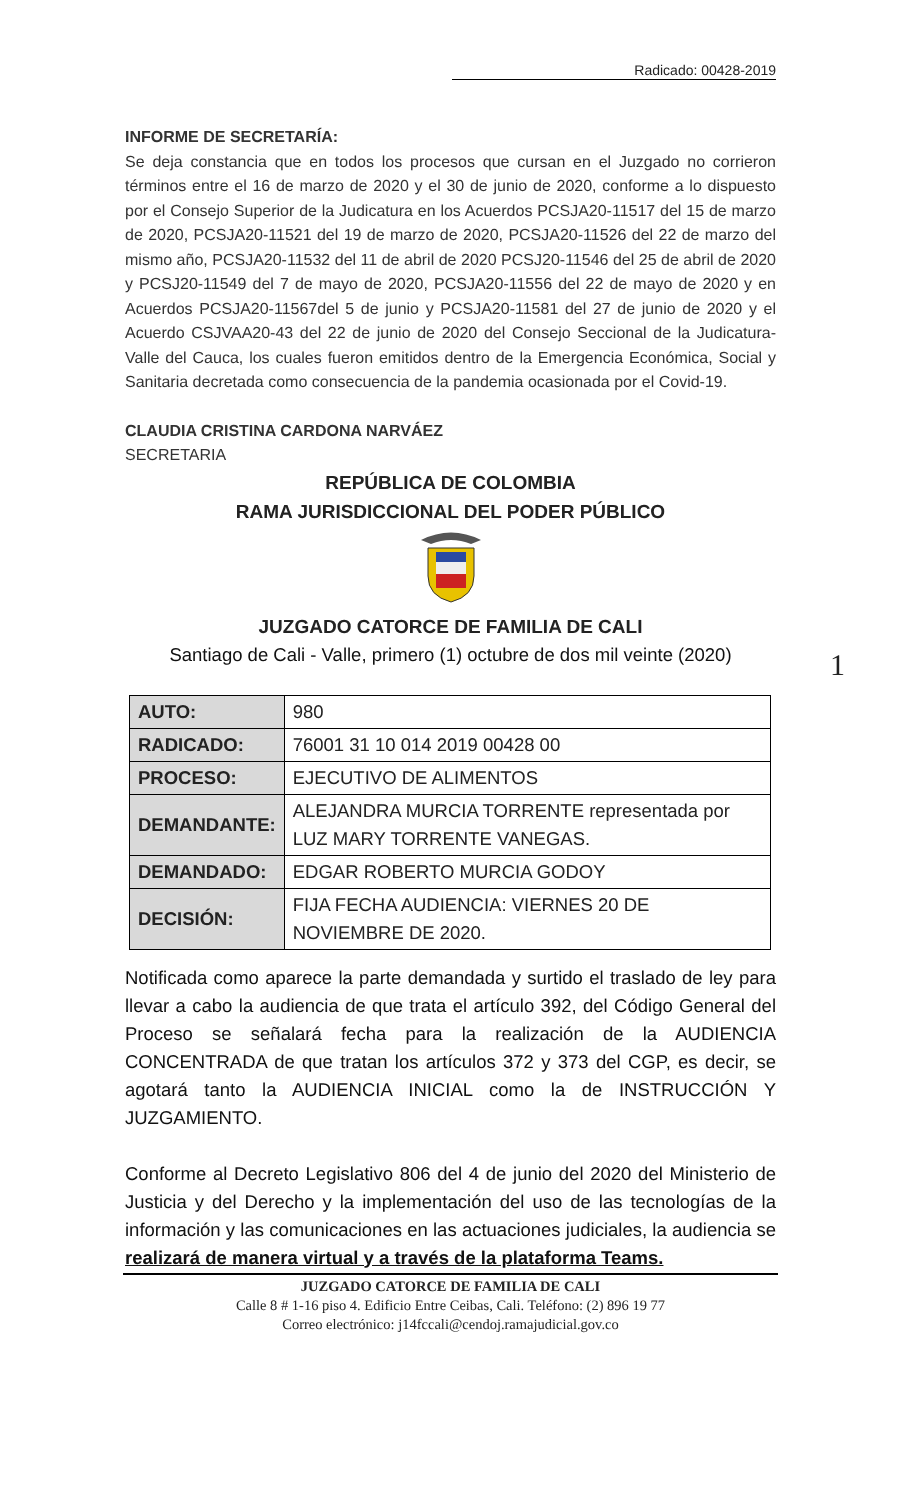Radicado: 00428-2019
INFORME DE SECRETARÍA:
Se deja constancia que en todos los procesos que cursan en el Juzgado no corrieron términos entre el 16 de marzo de 2020 y el 30 de junio de 2020, conforme a lo dispuesto por el Consejo Superior de la Judicatura en los Acuerdos PCSJA20-11517 del 15 de marzo de 2020, PCSJA20-11521 del 19 de marzo de 2020, PCSJA20-11526 del 22 de marzo del mismo año, PCSJA20-11532 del 11 de abril de 2020 PCSJ20-11546 del 25 de abril de 2020 y PCSJ20-11549 del 7 de mayo de 2020, PCSJA20-11556 del 22 de mayo de 2020 y en Acuerdos PCSJA20-11567del 5 de junio y PCSJA20-11581 del 27 de junio de 2020 y el Acuerdo CSJVAA20-43 del 22 de junio de 2020 del Consejo Seccional de la Judicatura-Valle del Cauca, los cuales fueron emitidos dentro de la Emergencia Económica, Social y Sanitaria decretada como consecuencia de la pandemia ocasionada por el Covid-19.
CLAUDIA CRISTINA CARDONA NARVÁEZ
SECRETARIA
REPÚBLICA DE COLOMBIA
RAMA JURISDICCIONAL DEL PODER PÚBLICO
JUZGADO CATORCE DE FAMILIA DE CALI
Santiago de Cali - Valle, primero (1) octubre de dos mil veinte (2020)
| AUTO: | 980 |
| RADICADO: | 76001 31 10 014 2019 00428 00 |
| PROCESO: | EJECUTIVO DE ALIMENTOS |
| DEMANDANTE: | ALEJANDRA MURCIA TORRENTE representada por LUZ MARY TORRENTE VANEGAS. |
| DEMANDADO: | EDGAR ROBERTO MURCIA GODOY |
| DECISIÓN: | FIJA FECHA AUDIENCIA: VIERNES 20 DE NOVIEMBRE DE 2020. |
Notificada como aparece la parte demandada y surtido el traslado de ley para llevar a cabo la audiencia de que trata el artículo 392, del Código General del Proceso se señalará fecha para la realización de la AUDIENCIA CONCENTRADA de que tratan los artículos 372 y 373 del CGP, es decir, se agotará tanto la AUDIENCIA INICIAL como la de INSTRUCCIÓN Y JUZGAMIENTO.
Conforme al Decreto Legislativo 806 del 4 de junio del 2020 del Ministerio de Justicia y del Derecho y la implementación del uso de las tecnologías de la información y las comunicaciones en las actuaciones judiciales, la audiencia se realizará de manera virtual y a través de la plataforma Teams.
1
JUZGADO CATORCE DE FAMILIA DE CALI
Calle 8 # 1-16 piso 4. Edificio Entre Ceibas, Cali. Teléfono: (2) 896 19 77
Correo electrónico: j14fccali@cendoj.ramajudicial.gov.co